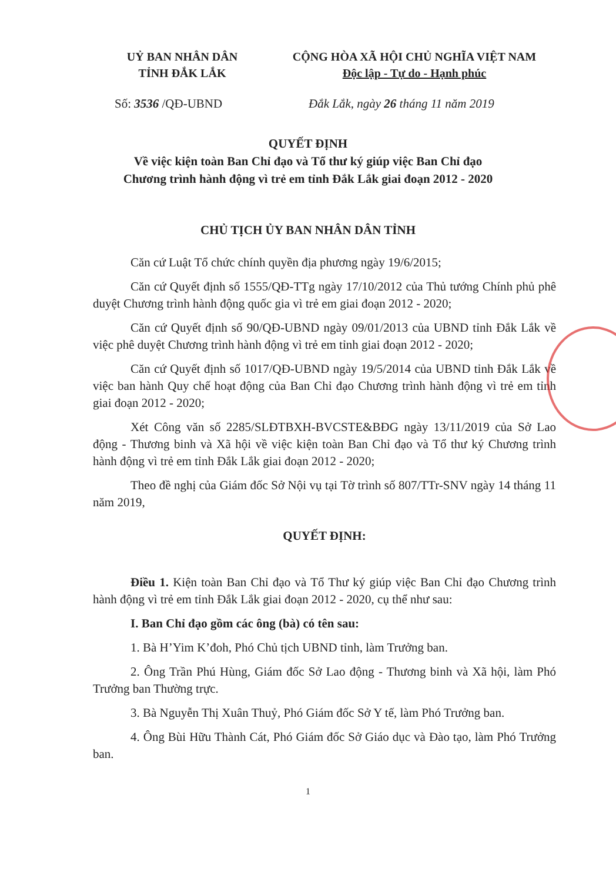UỶ BAN NHÂN DÂN
TỈNH ĐẮK LẮK
CỘNG HÒA XÃ HỘI CHỦ NGHĨA VIỆT NAM
Độc lập - Tự do - Hạnh phúc
Số: 3536 /QĐ-UBND Đắk Lắk, ngày 26 tháng 11 năm 2019
QUYẾT ĐỊNH
Về việc kiện toàn Ban Chỉ đạo và Tổ thư ký giúp việc Ban Chỉ đạo
Chương trình hành động vì trẻ em tỉnh Đắk Lắk giai đoạn 2012 - 2020
CHỦ TỊCH ỦY BAN NHÂN DÂN TỈNH
Căn cứ Luật Tổ chức chính quyền địa phương ngày 19/6/2015;
Căn cứ Quyết định số 1555/QĐ-TTg ngày 17/10/2012 của Thủ tướng Chính phủ phê duyệt Chương trình hành động quốc gia vì trẻ em giai đoạn 2012 - 2020;
Căn cứ Quyết định số 90/QĐ-UBND ngày 09/01/2013 của UBND tỉnh Đắk Lắk về việc phê duyệt Chương trình hành động vì trẻ em tỉnh giai đoạn 2012 - 2020;
Căn cứ Quyết định số 1017/QĐ-UBND ngày 19/5/2014 của UBND tỉnh Đắk Lắk về việc ban hành Quy chế hoạt động của Ban Chỉ đạo Chương trình hành động vì trẻ em tỉnh giai đoạn 2012 - 2020;
Xét Công văn số 2285/SLĐTBXH-BVCSTE&BĐG ngày 13/11/2019 của Sở Lao động - Thương binh và Xã hội về việc kiện toàn Ban Chỉ đạo và Tổ thư ký Chương trình hành động vì trẻ em tỉnh Đắk Lắk giai đoạn 2012 - 2020;
Theo đề nghị của Giám đốc Sở Nội vụ tại Tờ trình số 807/TTr-SNV ngày 14 tháng 11 năm 2019,
QUYẾT ĐỊNH:
Điều 1. Kiện toàn Ban Chỉ đạo và Tổ Thư ký giúp việc Ban Chỉ đạo Chương trình hành động vì trẻ em tỉnh Đắk Lắk giai đoạn 2012 - 2020, cụ thể như sau:
I. Ban Chỉ đạo gồm các ông (bà) có tên sau:
1. Bà H’Yim K’đoh, Phó Chủ tịch UBND tỉnh, làm Trưởng ban.
2. Ông Trần Phú Hùng, Giám đốc Sở Lao động - Thương binh và Xã hội, làm Phó Trưởng ban Thường trực.
3. Bà Nguyễn Thị Xuân Thuỷ, Phó Giám đốc Sở Y tế, làm Phó Trưởng ban.
4. Ông Bùi Hữu Thành Cát, Phó Giám đốc Sở Giáo dục và Đào tạo, làm Phó Trưởng ban.
1